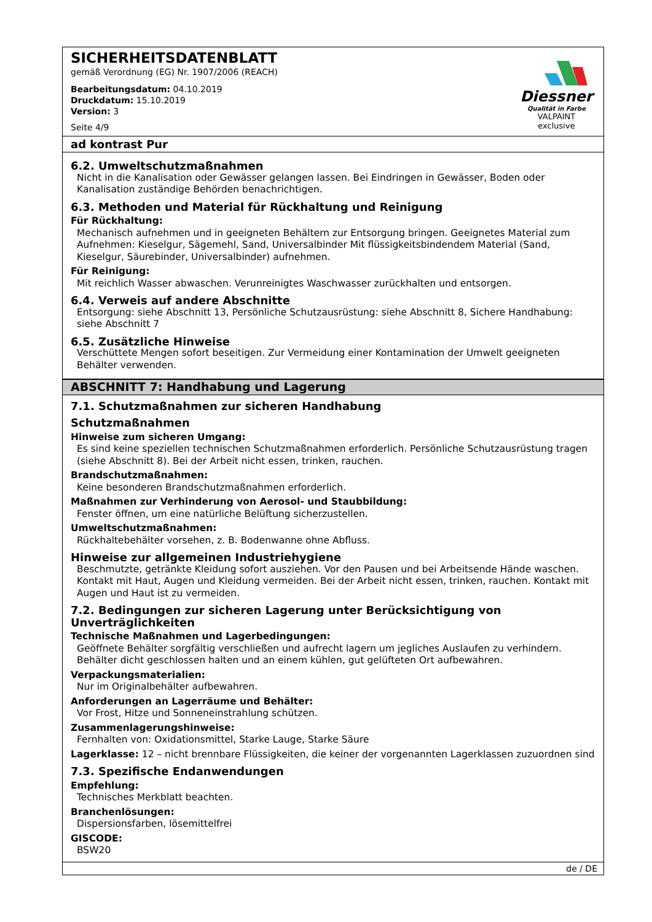SICHERHEITSDATENBLATT
gemäß Verordnung (EG) Nr. 1907/2006 (REACH)
Bearbeitungsdatum: 04.10.2019
Druckdatum: 15.10.2019
Version: 3
Seite 4/9
Diessner
Qualität in Farbe
VALPAINT exclusive
ad kontrast Pur
6.2. Umweltschutzmaßnahmen
Nicht in die Kanalisation oder Gewässer gelangen lassen. Bei Eindringen in Gewässer, Boden oder Kanalisation zuständige Behörden benachrichtigen.
6.3. Methoden und Material für Rückhaltung und Reinigung
Für Rückhaltung:
Mechanisch aufnehmen und in geeigneten Behältern zur Entsorgung bringen. Geeignetes Material zum Aufnehmen: Kieselgur, Sägemehl, Sand, Universalbinder Mit flüssigkeitsbindendem Material (Sand, Kieselgur, Säurebinder, Universalbinder) aufnehmen.
Für Reinigung:
Mit reichlich Wasser abwaschen. Verunreinigtes Waschwasser zurückhalten und entsorgen.
6.4. Verweis auf andere Abschnitte
Entsorgung: siehe Abschnitt 13, Persönliche Schutzausrüstung: siehe Abschnitt 8, Sichere Handhabung: siehe Abschnitt 7
6.5. Zusätzliche Hinweise
Verschüttete Mengen sofort beseitigen. Zur Vermeidung einer Kontamination der Umwelt geeigneten Behälter verwenden.
ABSCHNITT 7: Handhabung und Lagerung
7.1. Schutzmaßnahmen zur sicheren Handhabung
Schutzmaßnahmen
Hinweise zum sicheren Umgang:
Es sind keine speziellen technischen Schutzmaßnahmen erforderlich. Persönliche Schutzausrüstung tragen (siehe Abschnitt 8). Bei der Arbeit nicht essen, trinken, rauchen.
Brandschutzmaßnahmen:
Keine besonderen Brandschutzmaßnahmen erforderlich.
Maßnahmen zur Verhinderung von Aerosol- und Staubbildung:
Fenster öffnen, um eine natürliche Belüftung sicherzustellen.
Umweltschutzmaßnahmen:
Rückhaltebehälter vorsehen, z. B. Bodenwanne ohne Abfluss.
Hinweise zur allgemeinen Industriehygiene
Beschmutzte, getränkte Kleidung sofort ausziehen. Vor den Pausen und bei Arbeitsende Hände waschen. Kontakt mit Haut, Augen und Kleidung vermeiden. Bei der Arbeit nicht essen, trinken, rauchen. Kontakt mit Augen und Haut ist zu vermeiden.
7.2. Bedingungen zur sicheren Lagerung unter Berücksichtigung von Unverträglichkeiten
Technische Maßnahmen und Lagerbedingungen:
Geöffnete Behälter sorgfältig verschließen und aufrecht lagern um jegliches Auslaufen zu verhindern. Behälter dicht geschlossen halten und an einem kühlen, gut gelüfteten Ort aufbewahren.
Verpackungsmaterialien:
Nur im Originalbehälter aufbewahren.
Anforderungen an Lagerräume und Behälter:
Vor Frost, Hitze und Sonneneinstrahlung schützen.
Zusammenlagerungshinweise:
Fernhalten von: Oxidationsmittel, Starke Lauge, Starke Säure
Lagerklasse: 12 – nicht brennbare Flüssigkeiten, die keiner der vorgenannten Lagerklassen zuzuordnen sind
7.3. Spezifische Endanwendungen
Empfehlung:
Technisches Merkblatt beachten.
Branchenlösungen:
Dispersionsfarben, lösemittelfrei
GISCODE:
BSW20
de / DE